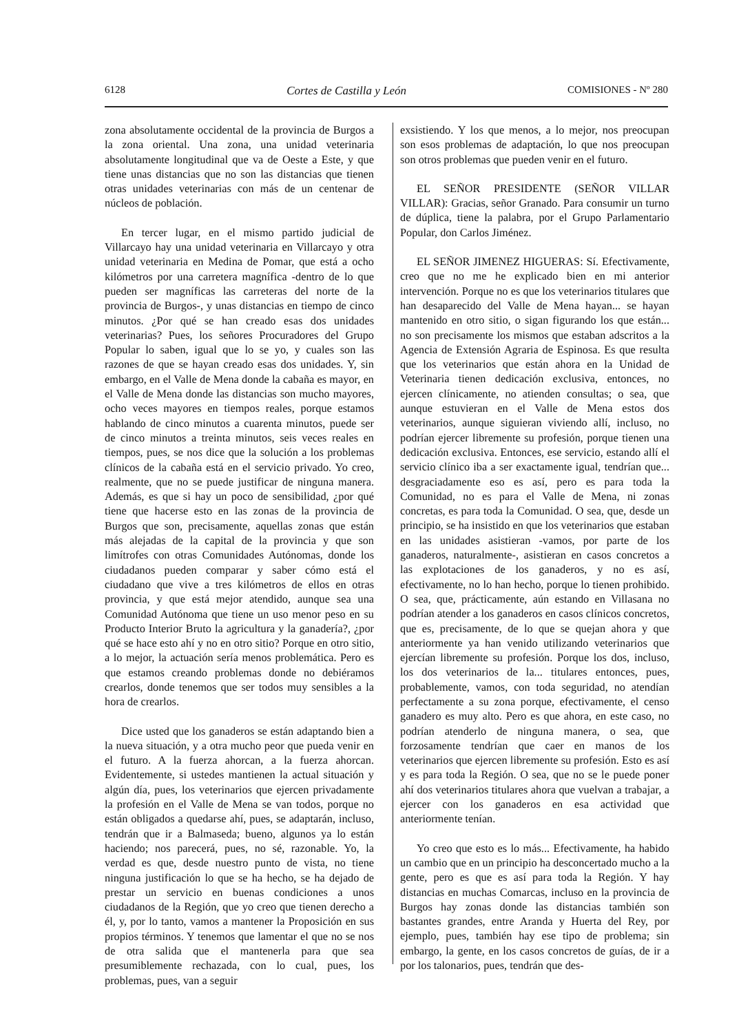6128 Cortes de Castilla y León COMISIONES - Nº 280
zona absolutamente occidental de la provincia de Burgos a la zona oriental. Una zona, una unidad veterinaria absolutamente longitudinal que va de Oeste a Este, y que tiene unas distancias que no son las distancias que tienen otras unidades veterinarias con más de un centenar de núcleos de población.
En tercer lugar, en el mismo partido judicial de Villarcayo hay una unidad veterinaria en Villarcayo y otra unidad veterinaria en Medina de Pomar, que está a ocho kilómetros por una carretera magnífica -dentro de lo que pueden ser magníficas las carreteras del norte de la provincia de Burgos-, y unas distancias en tiempo de cinco minutos. ¿Por qué se han creado esas dos unidades veterinarias? Pues, los señores Procuradores del Grupo Popular lo saben, igual que lo se yo, y cuales son las razones de que se hayan creado esas dos unidades. Y, sin embargo, en el Valle de Mena donde la cabaña es mayor, en el Valle de Mena donde las distancias son mucho mayores, ocho veces mayores en tiempos reales, porque estamos hablando de cinco minutos a cuarenta minutos, puede ser de cinco minutos a treinta minutos, seis veces reales en tiempos, pues, se nos dice que la solución a los problemas clínicos de la cabaña está en el servicio privado. Yo creo, realmente, que no se puede justificar de ninguna manera. Además, es que si hay un poco de sensibilidad, ¿por qué tiene que hacerse esto en las zonas de la provincia de Burgos que son, precisamente, aquellas zonas que están más alejadas de la capital de la provincia y que son limítrofes con otras Comunidades Autónomas, donde los ciudadanos pueden comparar y saber cómo está el ciudadano que vive a tres kilómetros de ellos en otras provincia, y que está mejor atendido, aunque sea una Comunidad Autónoma que tiene un uso menor peso en su Producto Interior Bruto la agricultura y la ganadería?, ¿por qué se hace esto ahí y no en otro sitio? Porque en otro sitio, a lo mejor, la actuación sería menos problemática. Pero es que estamos creando problemas donde no debiéramos crearlos, donde tenemos que ser todos muy sensibles a la hora de crearlos.
Dice usted que los ganaderos se están adaptando bien a la nueva situación, y a otra mucho peor que pueda venir en el futuro. A la fuerza ahorcan, a la fuerza ahorcan. Evidentemente, si ustedes mantienen la actual situación y algún día, pues, los veterinarios que ejercen privadamente la profesión en el Valle de Mena se van todos, porque no están obligados a quedarse ahí, pues, se adaptarán, incluso, tendrán que ir a Balmaseda; bueno, algunos ya lo están haciendo; nos parecerá, pues, no sé, razonable. Yo, la verdad es que, desde nuestro punto de vista, no tiene ninguna justificación lo que se ha hecho, se ha dejado de prestar un servicio en buenas condiciones a unos ciudadanos de la Región, que yo creo que tienen derecho a él, y, por lo tanto, vamos a mantener la Proposición en sus propios términos. Y tenemos que lamentar el que no se nos de otra salida que el mantenerla para que sea presumiblemente rechazada, con lo cual, pues, los problemas, pues, van a seguir
exsistiendo. Y los que menos, a lo mejor, nos preocupan son esos problemas de adaptación, lo que nos preocupan son otros problemas que pueden venir en el futuro.
EL SEÑOR PRESIDENTE (SEÑOR VILLAR VILLAR): Gracias, señor Granado. Para consumir un turno de dúplica, tiene la palabra, por el Grupo Parlamentario Popular, don Carlos Jiménez.
EL SEÑOR JIMENEZ HIGUERAS: Sí. Efectivamente, creo que no me he explicado bien en mi anterior intervención. Porque no es que los veterinarios titulares que han desaparecido del Valle de Mena hayan... se hayan mantenido en otro sitio, o sigan figurando los que están... no son precisamente los mismos que estaban adscritos a la Agencia de Extensión Agraria de Espinosa. Es que resulta que los veterinarios que están ahora en la Unidad de Veterinaria tienen dedicación exclusiva, entonces, no ejercen clínicamente, no atienden consultas; o sea, que aunque estuvieran en el Valle de Mena estos dos veterinarios, aunque siguieran viviendo allí, incluso, no podrían ejercer libremente su profesión, porque tienen una dedicación exclusiva. Entonces, ese servicio, estando allí el servicio clínico iba a ser exactamente igual, tendrían que... desgraciadamente eso es así, pero es para toda la Comunidad, no es para el Valle de Mena, ni zonas concretas, es para toda la Comunidad. O sea, que, desde un principio, se ha insistido en que los veterinarios que estaban en las unidades asistieran -vamos, por parte de los ganaderos, naturalmente-, asistieran en casos concretos a las explotaciones de los ganaderos, y no es así, efectivamente, no lo han hecho, porque lo tienen prohibido. O sea, que, prácticamente, aún estando en Villasana no podrían atender a los ganaderos en casos clínicos concretos, que es, precisamente, de lo que se quejan ahora y que anteriormente ya han venido utilizando veterinarios que ejercían libremente su profesión. Porque los dos, incluso, los dos veterinarios de la... titulares entonces, pues, probablemente, vamos, con toda seguridad, no atendían perfectamente a su zona porque, efectivamente, el censo ganadero es muy alto. Pero es que ahora, en este caso, no podrían atenderlo de ninguna manera, o sea, que forzosamente tendrían que caer en manos de los veterinarios que ejercen libremente su profesión. Esto es así y es para toda la Región. O sea, que no se le puede poner ahí dos veterinarios titulares ahora que vuelvan a trabajar, a ejercer con los ganaderos en esa actividad que anteriormente tenían.
Yo creo que esto es lo más... Efectivamente, ha habido un cambio que en un principio ha desconcertado mucho a la gente, pero es que es así para toda la Región. Y hay distancias en muchas Comarcas, incluso en la provincia de Burgos hay zonas donde las distancias también son bastantes grandes, entre Aranda y Huerta del Rey, por ejemplo, pues, también hay ese tipo de problema; sin embargo, la gente, en los casos concretos de guías, de ir a por los talonarios, pues, tendrán que des-